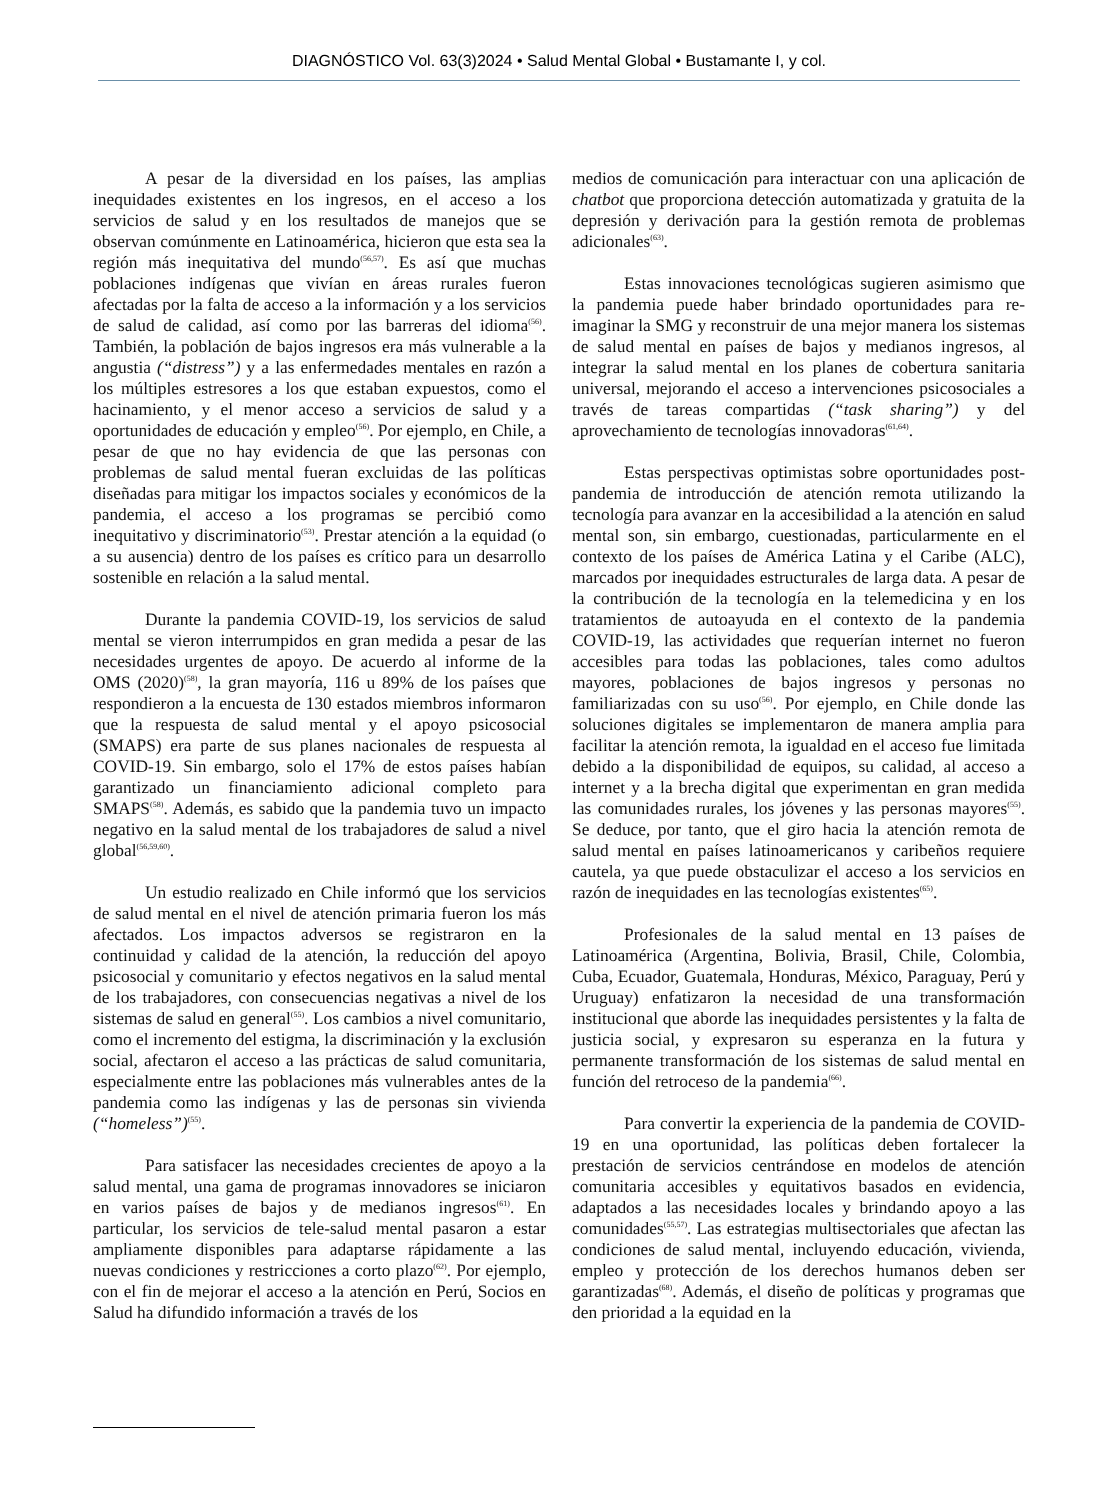DIAGNÓSTICO Vol. 63(3)2024 • Salud Mental Global • Bustamante I, y col.
A pesar de la diversidad en los países, las amplias inequidades existentes en los ingresos, en el acceso a los servicios de salud y en los resultados de manejos que se observan comúnmente en Latinoamérica, hicieron que esta sea la región más inequitativa del mundo<sup>(56,57)</sup>. Es así que muchas poblaciones indígenas que vivían en áreas rurales fueron afectadas por la falta de acceso a la información y a los servicios de salud de calidad, así como por las barreras del idioma<sup>(56)</sup>. También, la población de bajos ingresos era más vulnerable a la angustia (“distress”) y a las enfermedades mentales en razón a los múltiples estresores a los que estaban expuestos, como el hacinamiento, y el menor acceso a servicios de salud y a oportunidades de educación y empleo<sup>(56)</sup>. Por ejemplo, en Chile, a pesar de que no hay evidencia de que las personas con problemas de salud mental fueran excluidas de las políticas diseñadas para mitigar los impactos sociales y económicos de la pandemia, el acceso a los programas se percibió como inequitativo y discriminatorio<sup>(53)</sup>. Prestar atención a la equidad (o a su ausencia) dentro de los países es crítico para un desarrollo sostenible en relación a la salud mental.
Durante la pandemia COVID-19, los servicios de salud mental se vieron interrumpidos en gran medida a pesar de las necesidades urgentes de apoyo. De acuerdo al informe de la OMS (2020)<sup>(58)</sup>, la gran mayoría, 116 u 89% de los países que respondieron a la encuesta de 130 estados miembros informaron que la respuesta de salud mental y el apoyo psicosocial (SMAPS) era parte de sus planes nacionales de respuesta al COVID-19. Sin embargo, solo el 17% de estos países habían garantizado un financiamiento adicional completo para SMAPS<sup>(58)</sup>. Además, es sabido que la pandemia tuvo un impacto negativo en la salud mental de los trabajadores de salud a nivel global<sup>(56,59,60)</sup>.
Un estudio realizado en Chile informó que los servicios de salud mental en el nivel de atención primaria fueron los más afectados. Los impactos adversos se registraron en la continuidad y calidad de la atención, la reducción del apoyo psicosocial y comunitario y efectos negativos en la salud mental de los trabajadores, con consecuencias negativas a nivel de los sistemas de salud en general<sup>(55)</sup>. Los cambios a nivel comunitario, como el incremento del estigma, la discriminación y la exclusión social, afectaron el acceso a las prácticas de salud comunitaria, especialmente entre las poblaciones más vulnerables antes de la pandemia como las indígenas y las de personas sin vivienda (“homeless”)<sup>(55)</sup>.
Para satisfacer las necesidades crecientes de apoyo a la salud mental, una gama de programas innovadores se iniciaron en varios países de bajos y de medianos ingresos<sup>(61)</sup>. En particular, los servicios de tele-salud mental pasaron a estar ampliamente disponibles para adaptarse rápidamente a las nuevas condiciones y restricciones a corto plazo<sup>(62)</sup>. Por ejemplo, con el fin de mejorar el acceso a la atención en Perú, Socios en Salud ha difundido información a través de los
medios de comunicación para interactuar con una aplicación de chatbot que proporciona detección automatizada y gratuita de la depresión y derivación para la gestión remota de problemas adicionales<sup>(63)</sup>.
Estas innovaciones tecnológicas sugieren asimismo que la pandemia puede haber brindado oportunidades para re-imaginar la SMG y reconstruir de una mejor manera los sistemas de salud mental en países de bajos y medianos ingresos, al integrar la salud mental en los planes de cobertura sanitaria universal, mejorando el acceso a intervenciones psicosociales a través de tareas compartidas (“task sharing”) y del aprovechamiento de tecnologías innovadoras<sup>(61,64)</sup>.
Estas perspectivas optimistas sobre oportunidades post-pandemia de introducción de atención remota utilizando la tecnología para avanzar en la accesibilidad a la atención en salud mental son, sin embargo, cuestionadas, particularmente en el contexto de los países de América Latina y el Caribe (ALC), marcados por inequidades estructurales de larga data. A pesar de la contribución de la tecnología en la telemedicina y en los tratamientos de autoayuda en el contexto de la pandemia COVID-19, las actividades que requerían internet no fueron accesibles para todas las poblaciones, tales como adultos mayores, poblaciones de bajos ingresos y personas no familiarizadas con su uso<sup>(56)</sup>. Por ejemplo, en Chile donde las soluciones digitales se implementaron de manera amplia para facilitar la atención remota, la igualdad en el acceso fue limitada debido a la disponibilidad de equipos, su calidad, al acceso a internet y a la brecha digital que experimentan en gran medida las comunidades rurales, los jóvenes y las personas mayores<sup>(55)</sup>. Se deduce, por tanto, que el giro hacia la atención remota de salud mental en países latinoamericanos y caribeños requiere cautela, ya que puede obstaculizar el acceso a los servicios en razón de inequidades en las tecnologías existentes<sup>(65)</sup>.
Profesionales de la salud mental en 13 países de Latinoamérica (Argentina, Bolivia, Brasil, Chile, Colombia, Cuba, Ecuador, Guatemala, Honduras, México, Paraguay, Perú y Uruguay) enfatizaron la necesidad de una transformación institucional que aborde las inequidades persistentes y la falta de justicia social, y expresaron su esperanza en la futura y permanente transformación de los sistemas de salud mental en función del retroceso de la pandemia<sup>(66)</sup>.
Para convertir la experiencia de la pandemia de COVID-19 en una oportunidad, las políticas deben fortalecer la prestación de servicios centrándose en modelos de atención comunitaria accesibles y equitativos basados en evidencia, adaptados a las necesidades locales y brindando apoyo a las comunidades<sup>(55,57)</sup>. Las estrategias multisectoriales que afectan las condiciones de salud mental, incluyendo educación, vivienda, empleo y protección de los derechos humanos deben ser garantizadas<sup>(68)</sup>. Además, el diseño de políticas y programas que den prioridad a la equidad en la